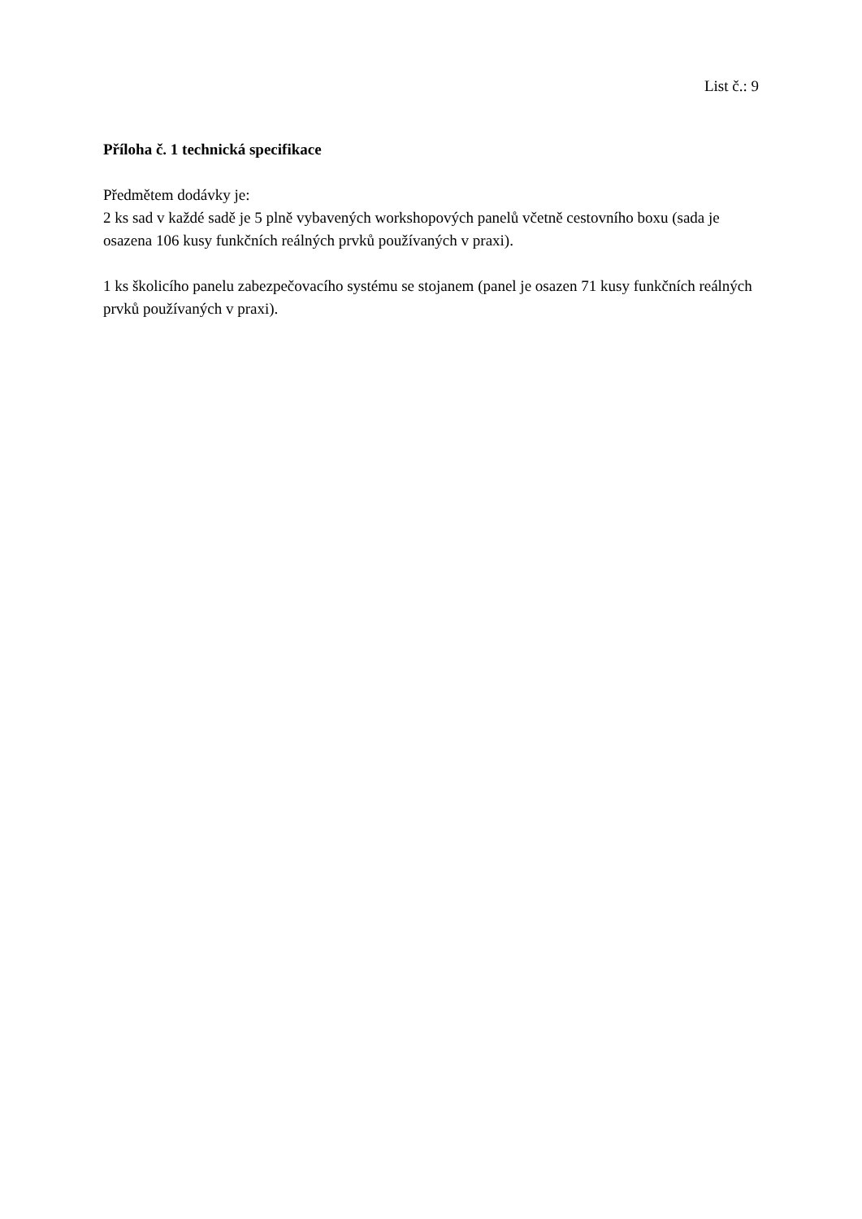List č.: 9
Příloha č. 1 technická specifikace
Předmětem dodávky je:
2 ks sad v každé sadě je 5 plně vybavených workshopových panelů včetně cestovního boxu (sada je osazena 106 kusy funkčních reálných prvků používaných v praxi).
1 ks školicího panelu zabezpečovacího systému se stojanem (panel je osazen 71 kusy funkčních reálných prvků používaných v praxi).